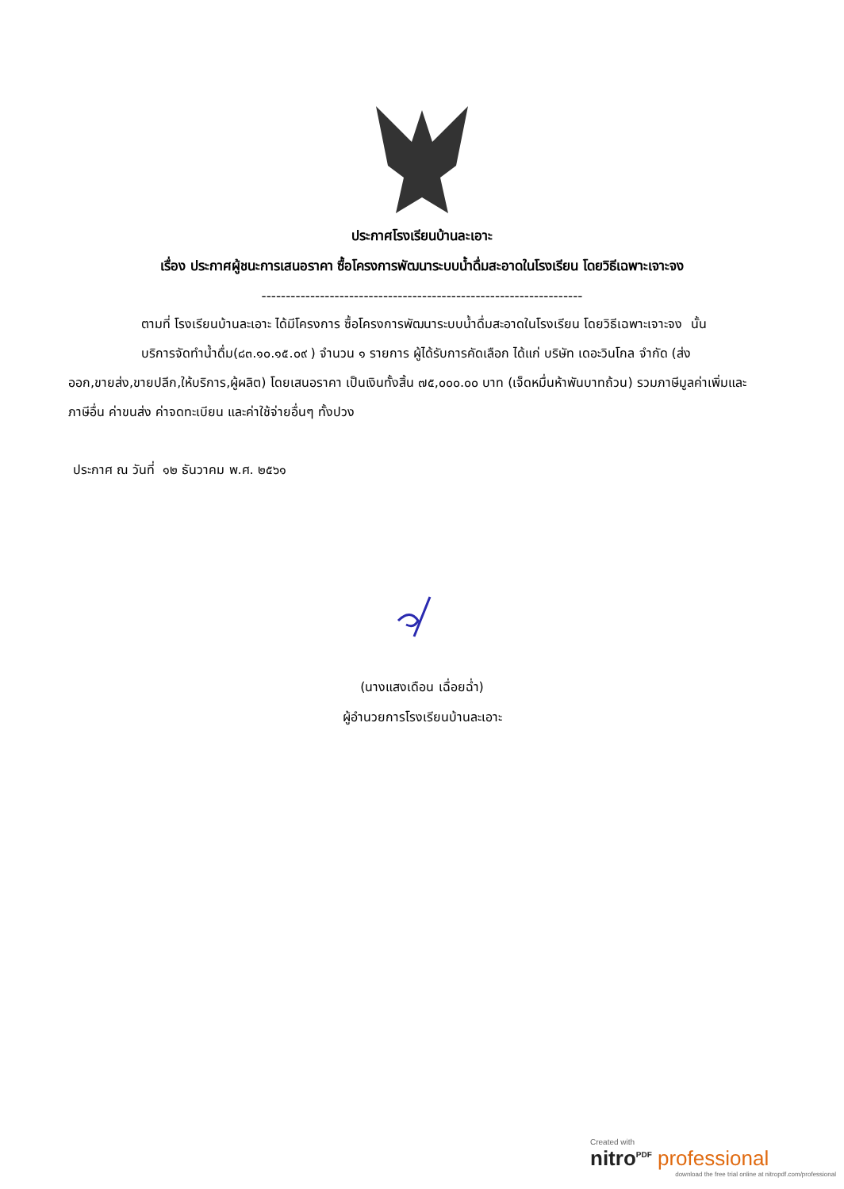ประกาศโรงเรียนบ้านละเอาะ
เรื่อง ประกาศผู้ชนะการเสนอราคา ซื้อโครงการพัฒนาระบบน้ำดื่มสะอาดในโรงเรียน โดยวิธีเฉพาะเจาะจง
------------------------------------------------------------------
ตามที่ โรงเรียนบ้านละเอาะ ได้มีโครงการ ซื้อโครงการพัฒนาระบบน้ำดื่มสะอาดในโรงเรียน โดยวิธีเฉพาะเจาะจง นั้น
บริการจัดทำน้ำดื่ม(๘๓.๑๐.๑๕.๐๙ ) จำนวน ๑ รายการ ผู้ได้รับการคัดเลือก ได้แก่ บริษัท เดอะวินโกล จำกัด (ส่งออก,ขายส่ง,ขายปลีก,ให้บริการ,ผู้ผลิต) โดยเสนอราคา เป็นเงินทั้งสิ้น ๗๕,๐๐๐.๐๐ บาท (เจ็ดหมื่นห้าพันบาทถ้วน) รวมภาษีมูลค่าเพิ่มและภาษีอื่น ค่าขนส่ง ค่าจดทะเบียน และค่าใช้จ่ายอื่นๆ ทั้งปวง
ประกาศ ณ วันที่ ๑๒ ธันวาคม พ.ศ. ๒๕๖๑
(นางแสงเดือน เฉื่อยฉ่ำ)
ผู้อำนวยการโรงเรียนบ้านละเอาะ
Created with
nitro<sup>PDF</sup> professional
download the free trial online at nitropdf.com/professional